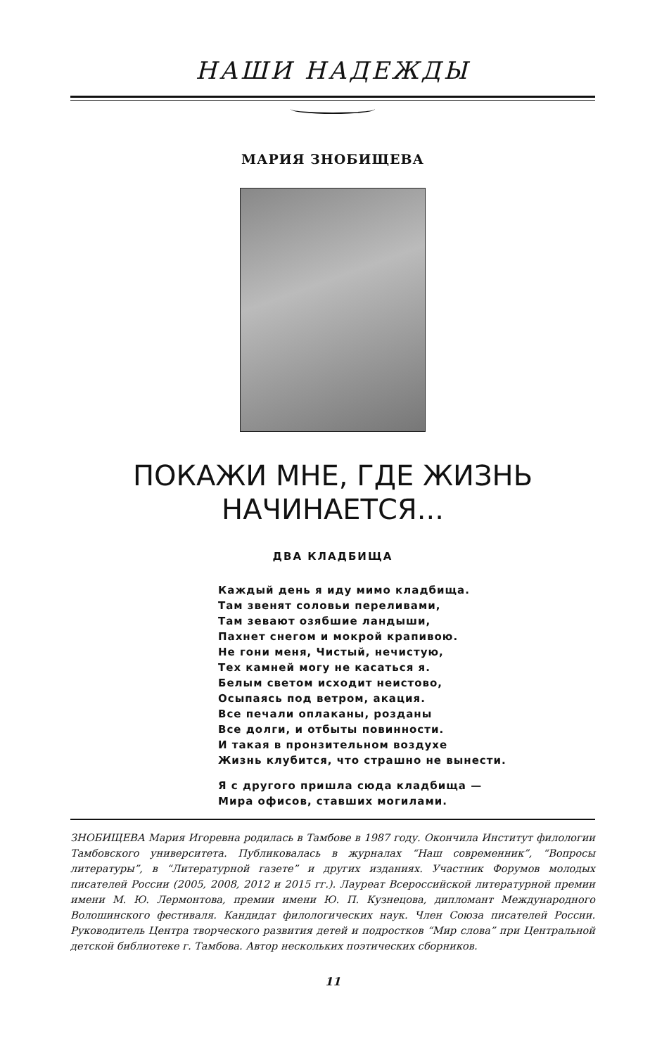НАШИ НАДЕЖДЫ
МАРИЯ ЗНОБИЩЕВА
ПОКАЖИ МНЕ, ГДЕ ЖИЗНЬ
НАЧИНАЕТСЯ...
ДВА КЛАДБИЩА
Каждый день я иду мимо кладбища.
Там звенят соловьи переливами,
Там зевают озябшие ландыши,
Пахнет снегом и мокрой крапивою.
Не гони меня, Чистый, нечистую,
Тех камней могу не касаться я.
Белым светом исходит неистово,
Осыпаясь под ветром, акация.
Все печали оплаканы, розданы
Все долги, и отбыты повинности.
И такая в пронзительном воздухе
Жизнь клубится, что страшно не вынести.
Я с другого пришла сюда кладбища —
Мира офисов, ставших могилами.
ЗНОБИЩЕВА Мария Игоревна родилась в Тамбове в 1987 году. Окончила Институт филологии Тамбовского университета. Публиковалась в журналах “Наш современник”, “Вопросы литературы”, в “Литературной газете” и других изданиях. Участник Форумов молодых писателей России (2005, 2008, 2012 и 2015 гг.). Лауреат Всероссийской литературной премии имени М. Ю. Лермонтова, премии имени Ю. П. Кузнецова, дипломант Международного Волошинского фестиваля. Кандидат филологических наук. Член Союза писателей России. Руководитель Центра творческого развития детей и подростков “Мир слова” при Центральной детской библиотеке г. Тамбова. Автор нескольких поэтических сборников.
11